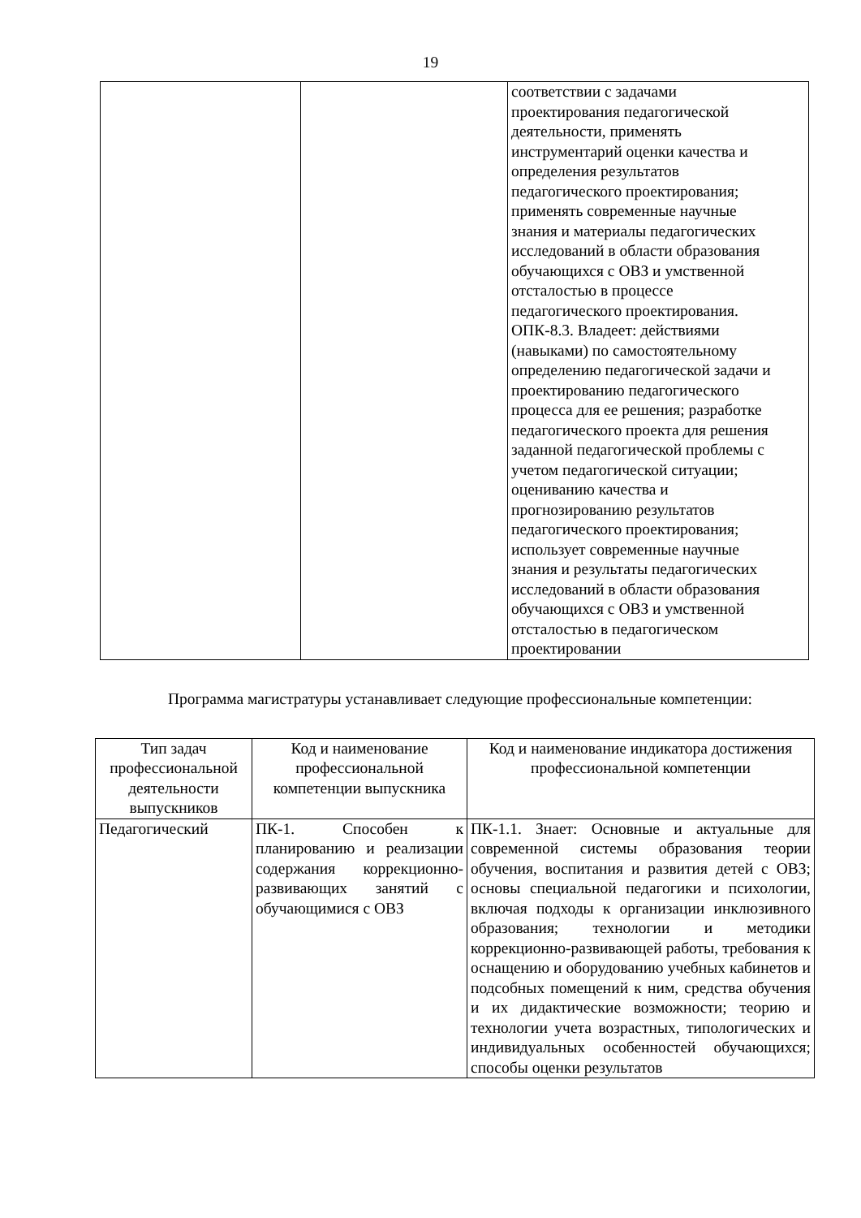19
| | | соответствии с задачами проектирования педагогической деятельности, применять инструментарий оценки качества и определения результатов педагогического проектирования; применять современные научные знания и материалы педагогических исследований в области образования обучающихся с ОВЗ и умственной отсталостью в процессе педагогического проектирования. ОПК-8.3. Владеет: действиями (навыками) по самостоятельному определению педагогической задачи и проектированию педагогического процесса для ее решения; разработке педагогического проекта для решения заданной педагогической проблемы с учетом педагогической ситуации; оцениванию качества и прогнозированию результатов педагогического проектирования; использует современные научные знания и результаты педагогических исследований в области образования обучающихся с ОВЗ и умственной отсталостью в педагогическом проектировании |
Программа магистратуры устанавливает следующие профессиональные компетенции:
| Тип задач профессиональной деятельности выпускников | Код и наименование профессиональной компетенции выпускника | Код и наименование индикатора достижения профессиональной компетенции |
| Педагогический | ПК-1. Способен к планированию и реализации содержания коррекционно-развивающих занятий с обучающимися с ОВЗ | ПК-1.1. Знает: Основные и актуальные для современной системы образования теории обучения, воспитания и развития детей с ОВЗ; основы специальной педагогики и психологии, включая подходы к организации инклюзивного образования; технологии и методики коррекционно-развивающей работы, требования к оснащению и оборудованию учебных кабинетов и подсобных помещений к ним, средства обучения и их дидактические возможности; теорию и технологии учета возрастных, типологических и индивидуальных особенностей обучающихся; способы оценки результатов |